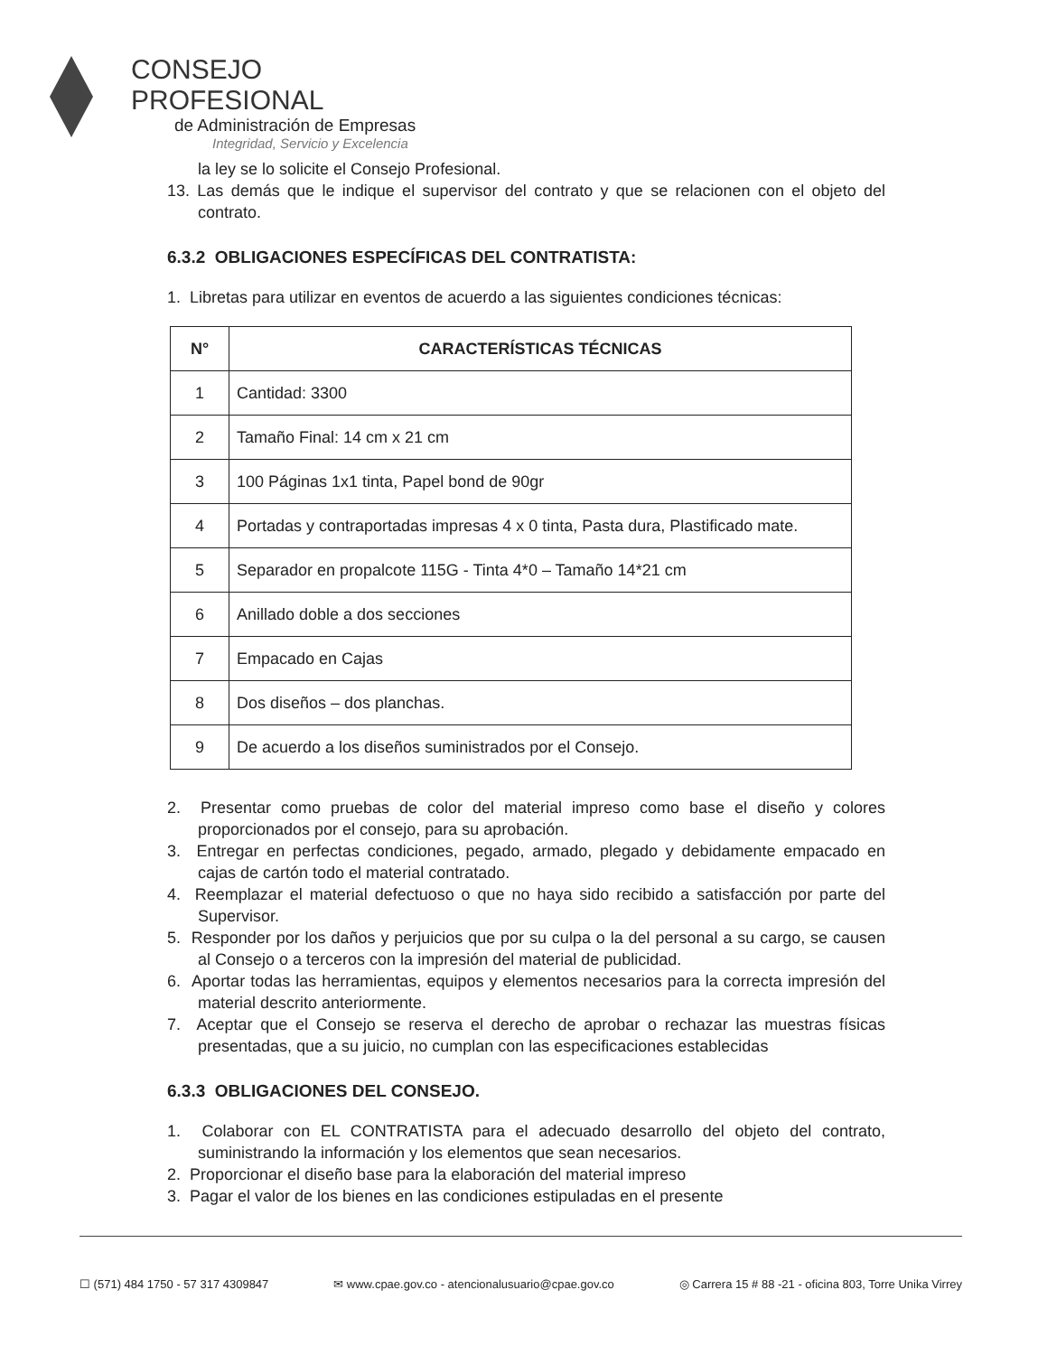CONSEJO PROFESIONAL
de Administración de Empresas
Integridad, Servicio y Excelencia
la ley se lo solicite el Consejo Profesional.
13. Las demás que le indique el supervisor del contrato y que se relacionen con el objeto del contrato.
6.3.2 OBLIGACIONES ESPECÍFICAS DEL CONTRATISTA:
1. Libretas para utilizar en eventos de acuerdo a las siguientes condiciones técnicas:
| N° | CARACTERÍSTICAS TÉCNICAS |
| --- | --- |
| 1 | Cantidad: 3300 |
| 2 | Tamaño Final: 14 cm x 21 cm |
| 3 | 100 Páginas 1x1 tinta, Papel bond de 90gr |
| 4 | Portadas y contraportadas impresas 4 x 0 tinta, Pasta dura, Plastificado mate. |
| 5 | Separador en propalcote 115G - Tinta 4*0 – Tamaño 14*21 cm |
| 6 | Anillado doble a dos secciones |
| 7 | Empacado en Cajas |
| 8 | Dos diseños – dos planchas. |
| 9 | De acuerdo a los diseños suministrados por el Consejo. |
2. Presentar como pruebas de color del material impreso como base el diseño y colores proporcionados por el consejo, para su aprobación.
3. Entregar en perfectas condiciones, pegado, armado, plegado y debidamente empacado en cajas de cartón todo el material contratado.
4. Reemplazar el material defectuoso o que no haya sido recibido a satisfacción por parte del Supervisor.
5. Responder por los daños y perjuicios que por su culpa o la del personal a su cargo, se causen al Consejo o a terceros con la impresión del material de publicidad.
6. Aportar todas las herramientas, equipos y elementos necesarios para la correcta impresión del material descrito anteriormente.
7. Aceptar que el Consejo se reserva el derecho de aprobar o rechazar las muestras físicas presentadas, que a su juicio, no cumplan con las especificaciones establecidas
6.3.3 OBLIGACIONES DEL CONSEJO.
1. Colaborar con EL CONTRATISTA para el adecuado desarrollo del objeto del contrato, suministrando la información y los elementos que sean necesarios.
2. Proporcionar el diseño base para la elaboración del material impreso
3. Pagar el valor de los bienes en las condiciones estipuladas en el presente
☐ (571) 484 1750 - 57 317 4309847 ✉ www.cpae.gov.co - atencionalusuario@cpae.gov.co ◎ Carrera 15 # 88 -21 - oficina 803, Torre Unika Virrey